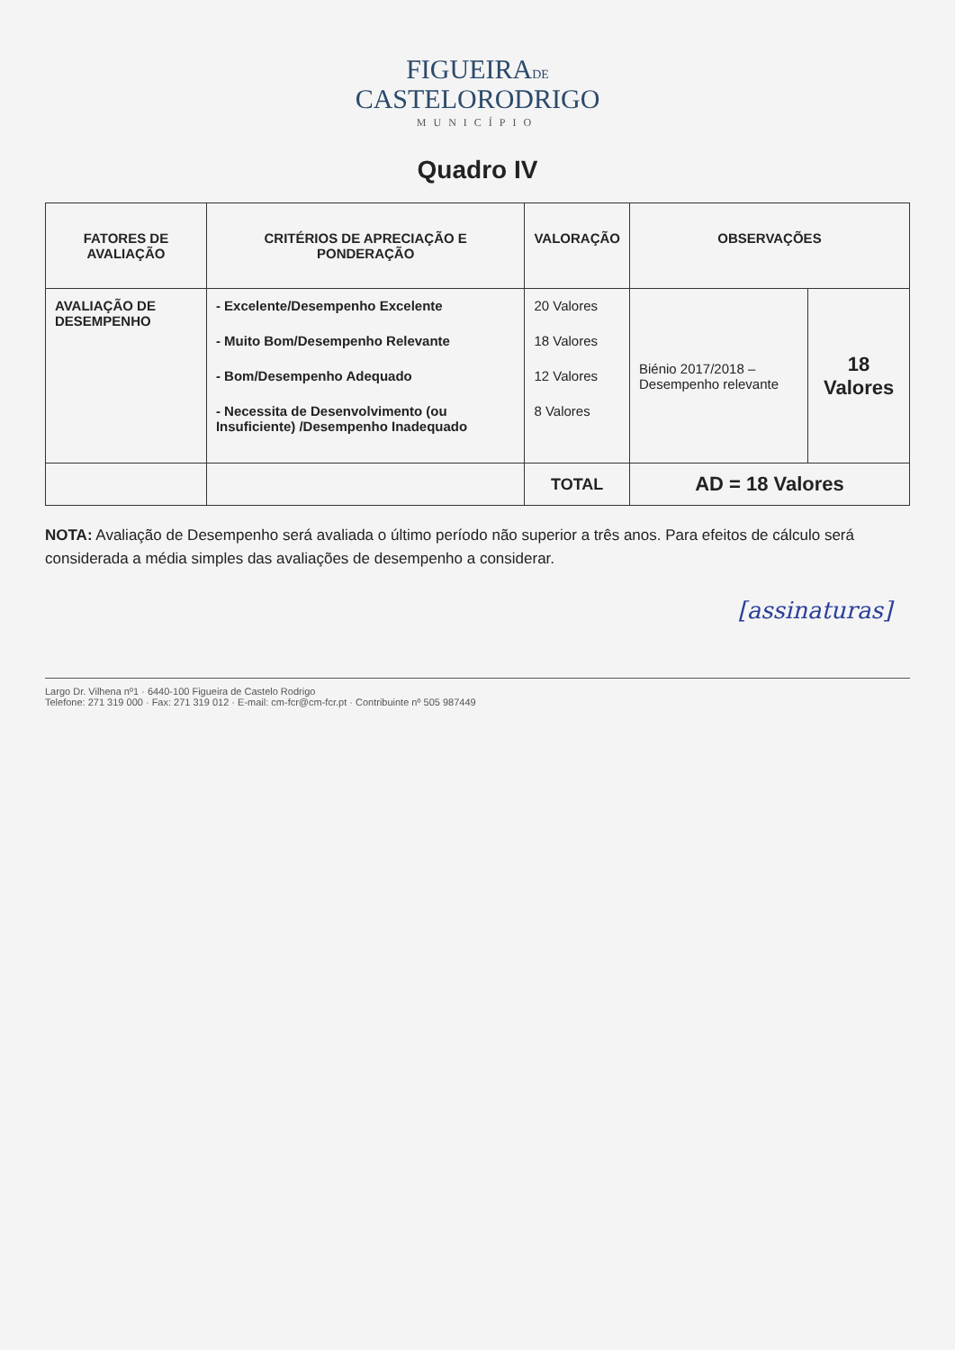FIGUEIRADE
CASTELORODRIGO
MUNICÍPIO
Quadro IV
| FATORES DE AVALIAÇÃO | CRITÉRIOS DE APRECIAÇÃO E PONDERAÇÃO | VALORAÇÃO | OBSERVAÇÕES | |
| --- | --- | --- | --- | --- |
| AVALIAÇÃO DE DESEMPENHO | - Excelente/Desempenho Excelente - Muito Bom/Desempenho Relevante - Bom/Desempenho Adequado - Necessita de Desenvolvimento (ou Insuficiente) /Desempenho Inadequado | 20 Valores 18 Valores 12 Valores 8 Valores | Biénio 2017/2018 – Desempenho relevante | 18 Valores |
| | | TOTAL | AD = 18 Valores | |
NOTA: Avaliação de Desempenho será avaliada o último período não superior a três anos. Para efeitos de cálculo será considerada a média simples das avaliações de desempenho a considerar.
[assinaturas]
Largo Dr. Vilhena nº1 · 6440-100 Figueira de Castelo Rodrigo
Telefone: 271 319 000 · Fax: 271 319 012 · E-mail: cm-fcr@cm-fcr.pt · Contribuinte nº 505 987449